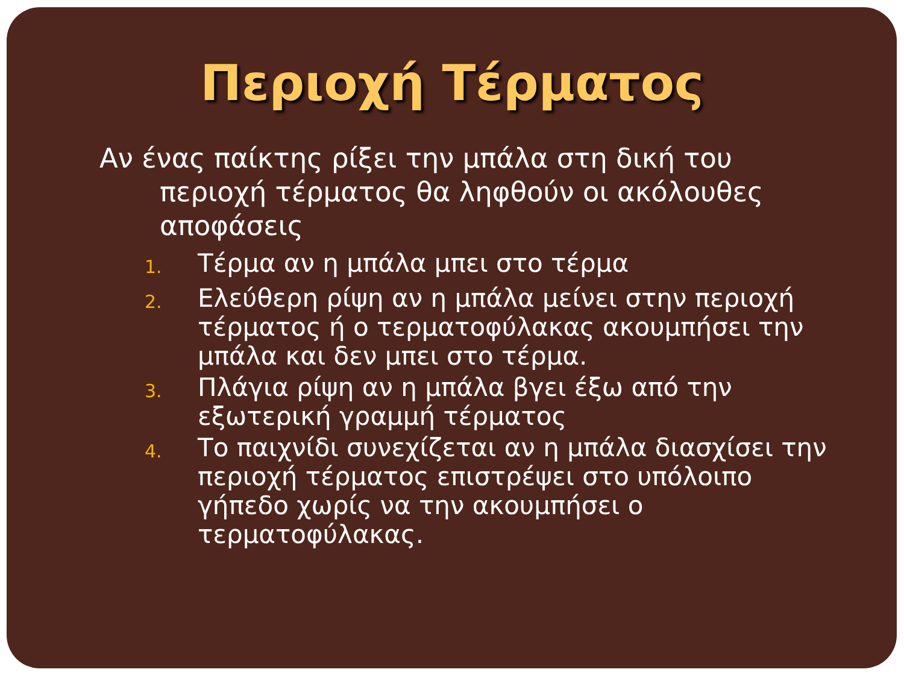Περιοχή Τέρματος
Αν ένας παίκτης ρίξει την μπάλα στη δική του περιοχή τέρματος θα ληφθούν οι ακόλουθες αποφάσεις
1. Τέρμα αν η μπάλα μπει στο τέρμα
2. Ελεύθερη ρίψη αν η μπάλα μείνει στην περιοχή τέρματος ή ο τερματοφύλακας ακουμπήσει την μπάλα και δεν μπει στο τέρμα.
3. Πλάγια ρίψη αν η μπάλα βγει έξω από την εξωτερική γραμμή τέρματος
4. Το παιχνίδι συνεχίζεται αν η μπάλα διασχίσει την περιοχή τέρματος επιστρέψει στο υπόλοιπο γήπεδο χωρίς να την ακουμπήσει ο τερματοφύλακας.